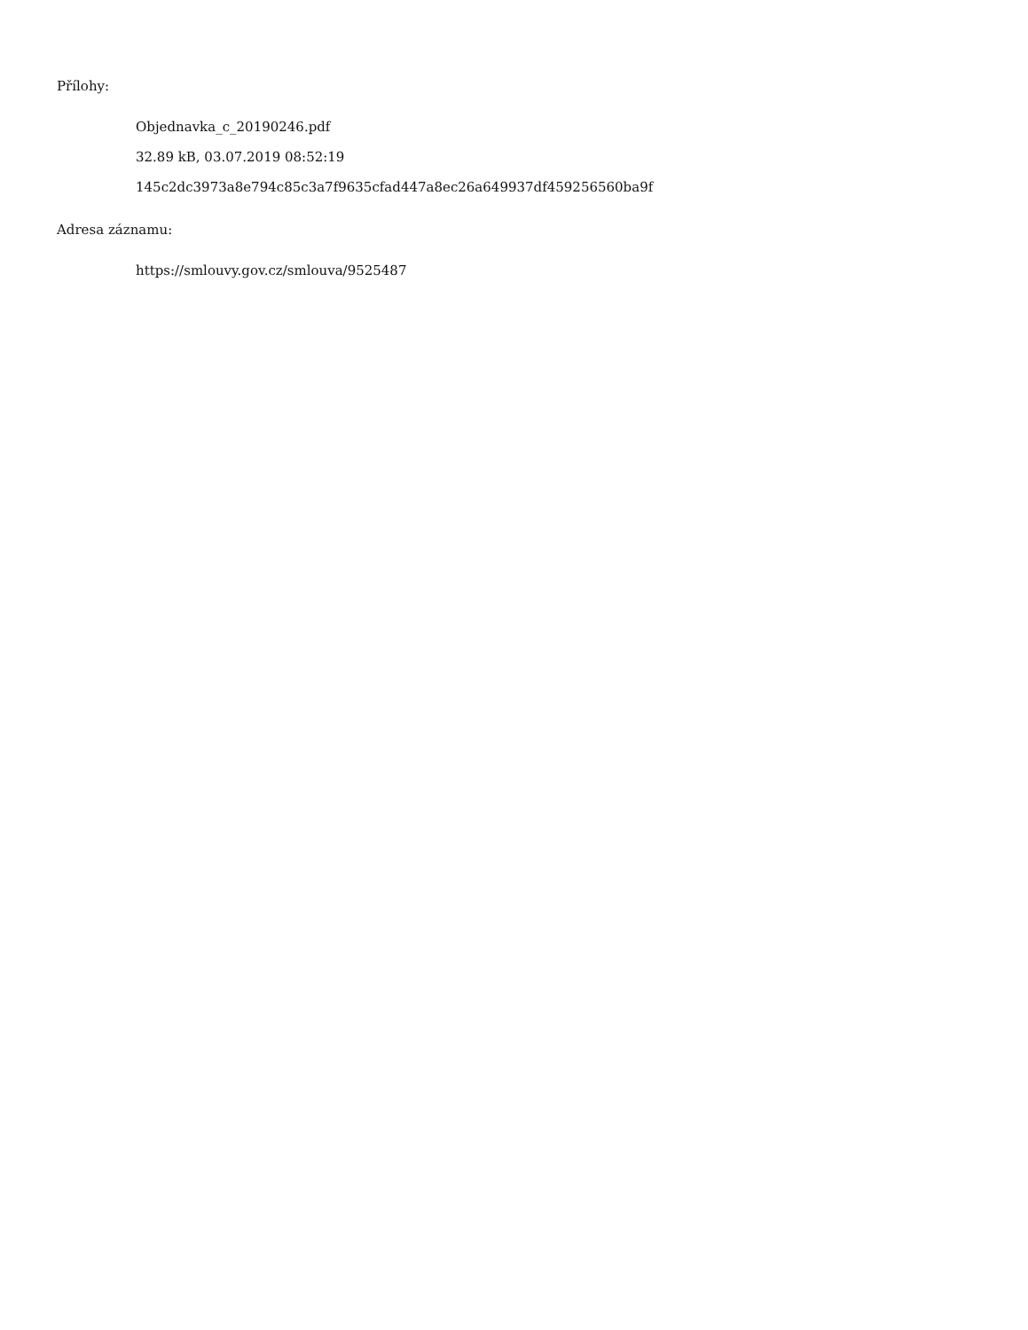Přílohy:
Objednavka_c_20190246.pdf
32.89 kB, 03.07.2019 08:52:19
145c2dc3973a8e794c85c3a7f9635cfad447a8ec26a649937df459256560ba9f
Adresa záznamu:
https://smlouvy.gov.cz/smlouva/9525487